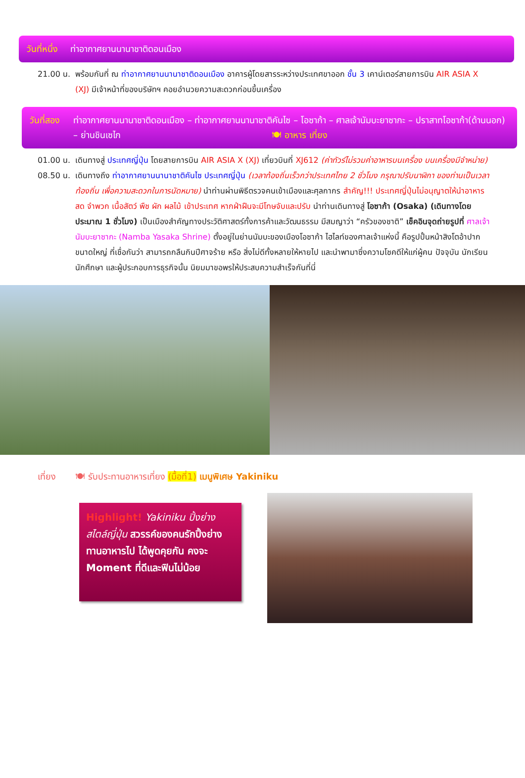วันที่หนึ่ง ท่าอากาศยานนานาชาติดอนเมือง
21.00 น. พร้อมกันที่ ณ ท่าอากาศยานนานาชาติดอนเมือง อาคารผู้โดยสารระหว่างประเทศขาออก ชั้น 3 เคาน์เตอร์สายการบิน AIR ASIA X (XJ) มีเจ้าหน้าที่ของบริษัทฯ คอยอำนวยความสะดวกก่อนขึ้นเครื่อง
วันที่สอง ท่าอากาศยานนานาชาติดอนเมือง – ท่าอากาศยานนานาชาติคันไซ – โอซาก้า – ศาลเจ้านัมบะยาซากะ – ปราสาทโอซาก้า(ด้านนอก) – ย่านชินเซไก 🍽 อาหาร เที่ยง
01.00 น. เดินทางสู่ ประเทศญี่ปุ่น โดยสายการบิน AIR ASIA X (XJ) เที่ยวบินที่ XJ612 (ค่าทัวร์ไม่รวมค่าอาหารบนเครื่อง บนเครื่องมีจำหน่าย)
08.50 น. เดินทางถึง ท่าอากาศยานนานาชาติคันไซ ประเทศญี่ปุ่น (เวลาท้องถิ่นเร็วกว่าประเทศไทย 2 ชั่วโมง กรุณาปรับนาฬิกา ของท่านเป็นเวลาท้องถิ่น เพื่อความสะดวกในการนัดหมาย) นำท่านผ่านพิธีตรวจคนเข้าเมืองและศุลกากร สำคัญ!!! ประเทศญี่ปุ่นไม่อนุญาตให้นำอาหารสด จำพวก เนื้อสัตว์ พืช ผัก ผลไม้ เข้าประเทศ หากฝ่าฝืนจะมีโทษจับและปรับ นำท่านเดินทางสู่ โอซาก้า (Osaka) (เดินทางโดยประมาณ 1 ชั่วโมง) เป็นเมืองสำคัญทางประวัติศาสตร์ทั้งการค้าและวัฒนธรรม มีสมญาว่า “ครัวของชาติ” เช็คอินจุดถ่ายรูปที่ ศาลเจ้านัมบะยาซากะ (Namba Yasaka Shrine) ตั้งอยู่ในย่านนัมบะของเมืองโอซาก้า ไฮไลท์ของศาลเจ้าแห่งนี้ คือรูปปั้นหน้าสิงโตอ้าปากขนาดใหญ่ ที่เชื่อกันว่า สามารถกลืนกินปีศาจร้าย หรือ สิ่งไม่ดีทั้งหลายให้หายไป และนำพามาซึ่งความโชคดีให้แก่ผู้คน ปัจจุบัน นักเรียน นักศึกษา และผู้ประกอบการธุรกิจนั้น นิยมมาขอพรให้ประสบความสำเร็จกันที่นี่
เที่ยง 🍽 รับประทานอาหารเที่ยง (มื้อที่1) เมนูพิเศษ Yakiniku
Highlight! Yakiniku ปิ้งย่าง สไตล์ญี่ปุ่น สวรรค์ของคนรักปิ้งย่าง ทานอาหารไป ได้พูดคุยกัน คงจะ Moment ที่ดีและฟินไม่น้อย